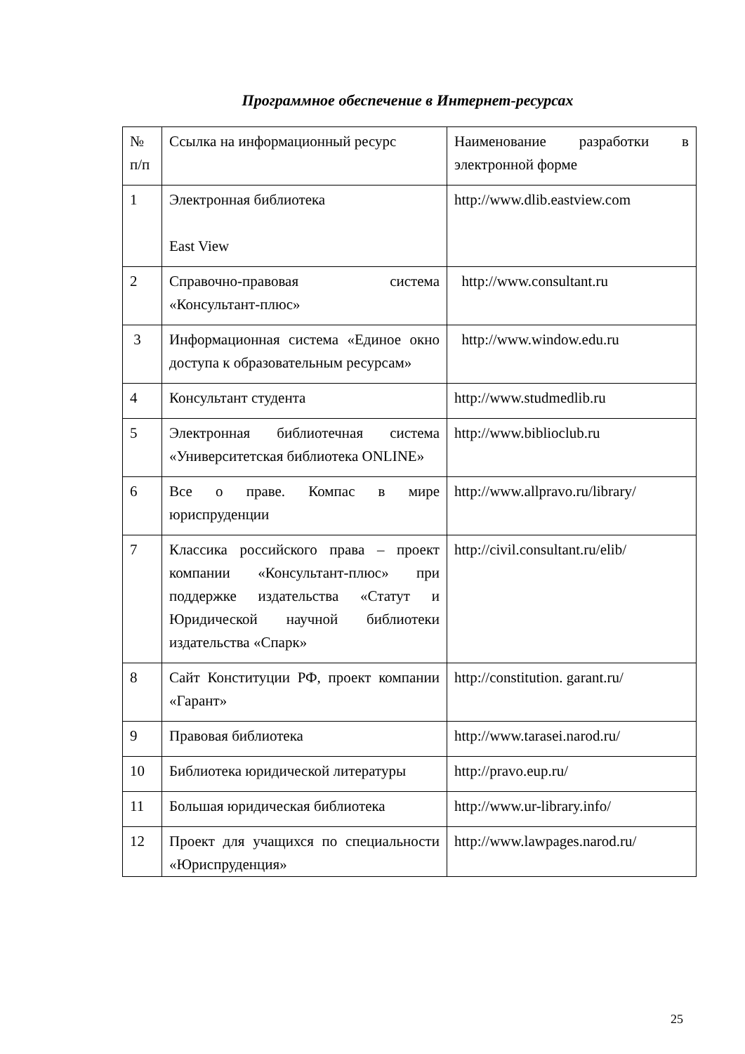Программное обеспечение в Интернет-ресурсах
| № п/п | Ссылка на информационный ресурс | Наименование разработки в электронной форме |
| 1 | Электронная библиотека East View | http://www.dlib.eastview.com |
| 2 | Справочно-правовая система «Консультант-плюс» | http://www.consultant.ru |
| 3 | Информационная система «Единое окно доступа к образовательным ресурсам» | http://www.window.edu.ru |
| 4 | Консультант студента | http://www.studmedlib.ru |
| 5 | Электронная библиотечная система «Университетская библиотека ONLINE» | http://www.biblioclub.ru |
| 6 | Все о праве. Компас в мире юриспруденции | http://www.allpravo.ru/library/ |
| 7 | Классика российского права – проект компании «Консультант-плюс» при поддержке издательства «Статут и Юридической научной библиотеки издательства «Спарк» | http://civil.consultant.ru/elib/ |
| 8 | Сайт Конституции РФ, проект компании «Гарант» | http://constitution. garant.ru/ |
| 9 | Правовая библиотека | http://www.tarasei.narod.ru/ |
| 10 | Библиотека юридической литературы | http://pravo.eup.ru/ |
| 11 | Большая юридическая библиотека | http://www.ur-library.info/ |
| 12 | Проект для учащихся по специальности «Юриспруденция» | http://www.lawpages.narod.ru/ |
25